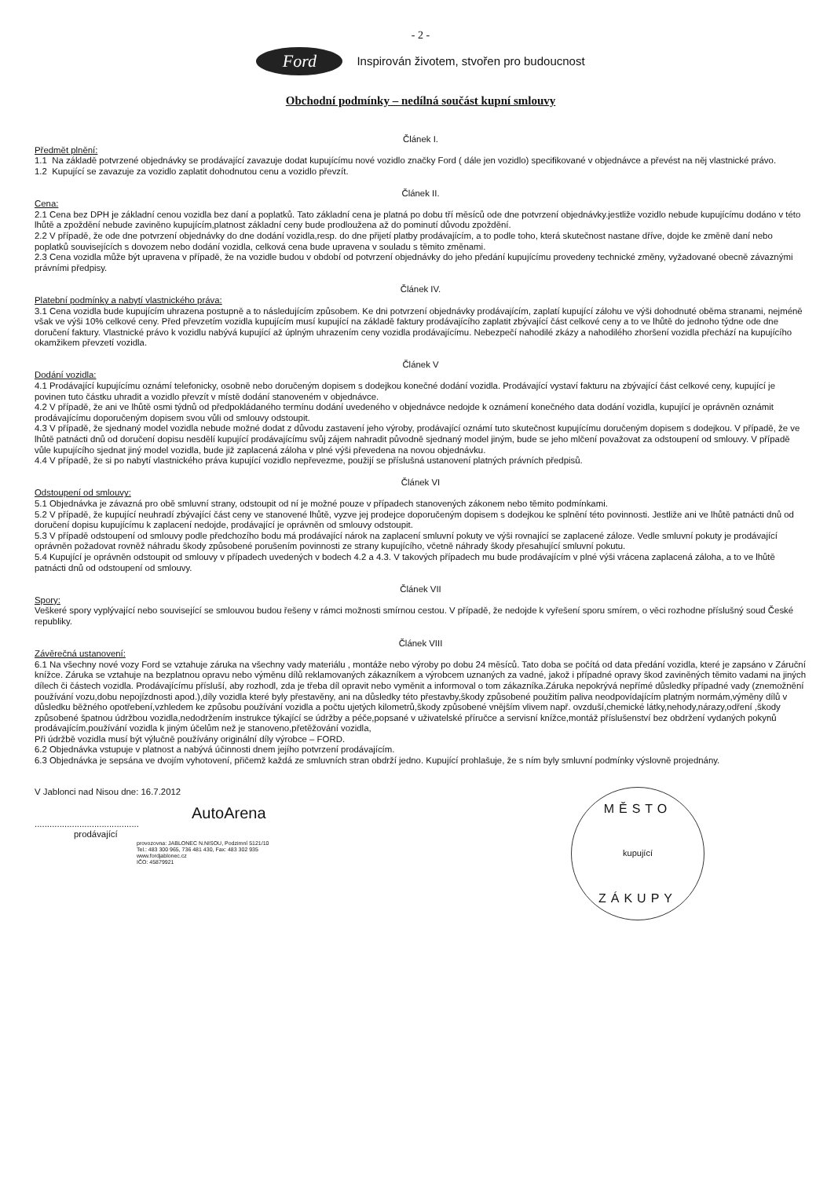- 2 -
Ford
Inspirován životem, stvořen pro budoucnost
Obchodní podmínky – nedílná součást kupní smlouvy
Článek I.
Předmět plnění:
1.1 Na základě potvrzené objednávky se prodávající zavazuje dodat kupujícímu nové vozidlo značky Ford ( dále jen vozidlo) specifikované v objednávce a převést na něj vlastnické právo.
1.2 Kupující se zavazuje za vozidlo zaplatit dohodnutou cenu a vozidlo převzít.
Článek II.
Cena:
2.1 Cena bez DPH je základní cenou vozidla bez daní a poplatků. Tato základní cena je platná po dobu tří měsíců ode dne potvrzení objednávky.jestliže vozidlo nebude kupujícímu dodáno v této lhůtě a zpoždění nebude zaviněno kupujícím,platnost základní ceny bude prodloužena až do pominutí důvodu zpoždění.
2.2 V případě, že ode dne potvrzení objednávky do dne dodání vozidla,resp. do dne přijetí platby prodávajícím, a to podle toho, která skutečnost nastane dříve, dojde ke změně daní nebo poplatků souvisejících s dovozem nebo dodání vozidla, celková cena bude upravena v souladu s těmito změnami.
2.3 Cena vozidla může být upravena v případě, že na vozidle budou v období od potvrzení objednávky do jeho předání kupujícímu provedeny technické změny, vyžadované obecně závaznými právními předpisy.
Článek IV.
Platební podmínky a nabytí vlastnického práva:
3.1 Cena vozidla bude kupujícím uhrazena postupně a to následujícím způsobem. Ke dni potvrzení objednávky prodávajícím, zaplatí kupující zálohu ve výši dohodnuté oběma stranami, nejméně však ve výši 10% celkové ceny. Před převzetím vozidla kupujícím musí kupující na základě faktury prodávajícího zaplatit zbývající část celkové ceny a to ve lhůtě do jednoho týdne ode dne doručení faktury. Vlastnické právo k vozidlu nabývá kupující až úplným uhrazením ceny vozidla prodávajícímu. Nebezpečí nahodilé zkázy a nahodilého zhoršení vozidla přechází na kupujícího okamžikem převzetí vozidla.
Článek V
Dodání vozidla:
4.1 Prodávající kupujícímu oznámí telefonicky, osobně nebo doručeným dopisem s dodejkou konečné dodání vozidla. Prodávající vystaví fakturu na zbývající část celkové ceny, kupující je povinen tuto částku uhradit a vozidlo převzít v místě dodání stanoveném v objednávce.
4.2 V případě, že ani ve lhůtě osmi týdnů od předpokládaného termínu dodání uvedeného v objednávce nedojde k oznámení konečného data dodání vozidla, kupující je oprávněn oznámit prodávajícímu doporučeným dopisem svou vůli od smlouvy odstoupit.
4.3 V případě, že sjednaný model vozidla nebude možné dodat z důvodu zastavení jeho výroby, prodávající oznámí tuto skutečnost kupujícímu doručeným dopisem s dodejkou. V případě, že ve lhůtě patnácti dnů od doručení dopisu nesdělí kupující prodávajícímu svůj zájem nahradit původně sjednaný model jiným, bude se jeho mlčení považovat za odstoupení od smlouvy. V případě vůle kupujícího sjednat jiný model vozidla, bude již zaplacená záloha v plné výši převedena na novou objednávku.
4.4 V případě, že si po nabytí vlastnického práva kupující vozidlo nepřevezme, použijí se příslušná ustanovení platných právních předpisů.
Článek VI
Odstoupení od smlouvy:
5.1 Objednávka je závazná pro obě smluvní strany, odstoupit od ní je možné pouze v případech stanovených zákonem nebo těmito podmínkami.
5.2 V případě, že kupující neuhradí zbývající část ceny ve stanovené lhůtě, vyzve jej prodejce doporučeným dopisem s dodejkou ke splnění této povinnosti. Jestliže ani ve lhůtě patnácti dnů od doručení dopisu kupujícímu k zaplacení nedojde, prodávající je oprávněn od smlouvy odstoupit.
5.3 V případě odstoupení od smlouvy podle předchozího bodu má prodávající nárok na zaplacení smluvní pokuty ve výši rovnající se zaplacené záloze. Vedle smluvní pokuty je prodávající oprávněn požadovat rovněž náhradu škody způsobené porušením povinnosti ze strany kupujícího, včetně náhrady škody přesahující smluvní pokutu.
5.4 Kupující je oprávněn odstoupit od smlouvy v případech uvedených v bodech 4.2 a 4.3. V takových případech mu bude prodávajícím v plné výši vrácena zaplacená záloha, a to ve lhůtě patnácti dnů od odstoupení od smlouvy.
Článek VII
Spory:
Veškeré spory vyplývající nebo související se smlouvou budou řešeny v rámci možnosti smírnou cestou. V případě, že nedojde k vyřešení sporu smírem, o věci rozhodne příslušný soud České republiky.
Článek VIII
Závěrečná ustanovení:
6.1 Na všechny nové vozy Ford se vztahuje záruka na všechny vady materiálu , montáže nebo výroby po dobu 24 měsíců. Tato doba se počítá od data předání vozidla, které je zapsáno v Záruční knížce. Záruka se vztahuje na bezplatnou opravu nebo výměnu dílů reklamovaných zákazníkem a výrobcem uznaných za vadné, jakož i případné opravy škod zaviněných těmito vadami na jiných dílech či částech vozidla. Prodávajícímu přísluší, aby rozhodl, zda je třeba díl opravit nebo vyměnit a informoval o tom zákazníka.Záruka nepokrývá nepřímé důsledky případné vady (znemožnění používání vozu,dobu nepojízdnosti apod.),díly vozidla které byly přestavěny, ani na důsledky této přestavby,škody způsobené použitím paliva neodpovídajícím platným normám,výměny dílů v důsledku běžného opotřebení,vzhledem ke způsobu používání vozidla a počtu ujetých kilometrů,škody způsobené vnějším vlivem např. ovzduší,chemické látky,nehody,nárazy,odření ,škody způsobené špatnou údržbou vozidla,nedodržením instrukce týkající se údržby a péče,popsané v uživatelské příručce a servisní knížce,montáž příslušenství bez obdržení vydaných pokynů prodávajícím,používání vozidla k jiným účelům než je stanoveno,přetěžování vozidla,
Při údržbě vozidla musí být výlučně používány originální díly výrobce – FORD.
6.2 Objednávka vstupuje v platnost a nabývá účinnosti dnem jejího potvrzení prodávajícím.
6.3 Objednávka je sepsána ve dvojím vyhotovení, přičemž každá ze smluvních stran obdrží jedno. Kupující prohlašuje, že s ním byly smluvní podmínky výslovně projednány.
V Jablonci nad Nisou dne: 16.7.2012
AutoArena
..........................................
prodávající
provozovna: JABLONEC N.NISOU, Podzimní 5121/10
Tel.: 483 300 965, 736 481 430, Fax: 483 302 935
www.fordjablonec.cz
IČO: 45879921
MĚSTO
kupující
ZÁKUPY